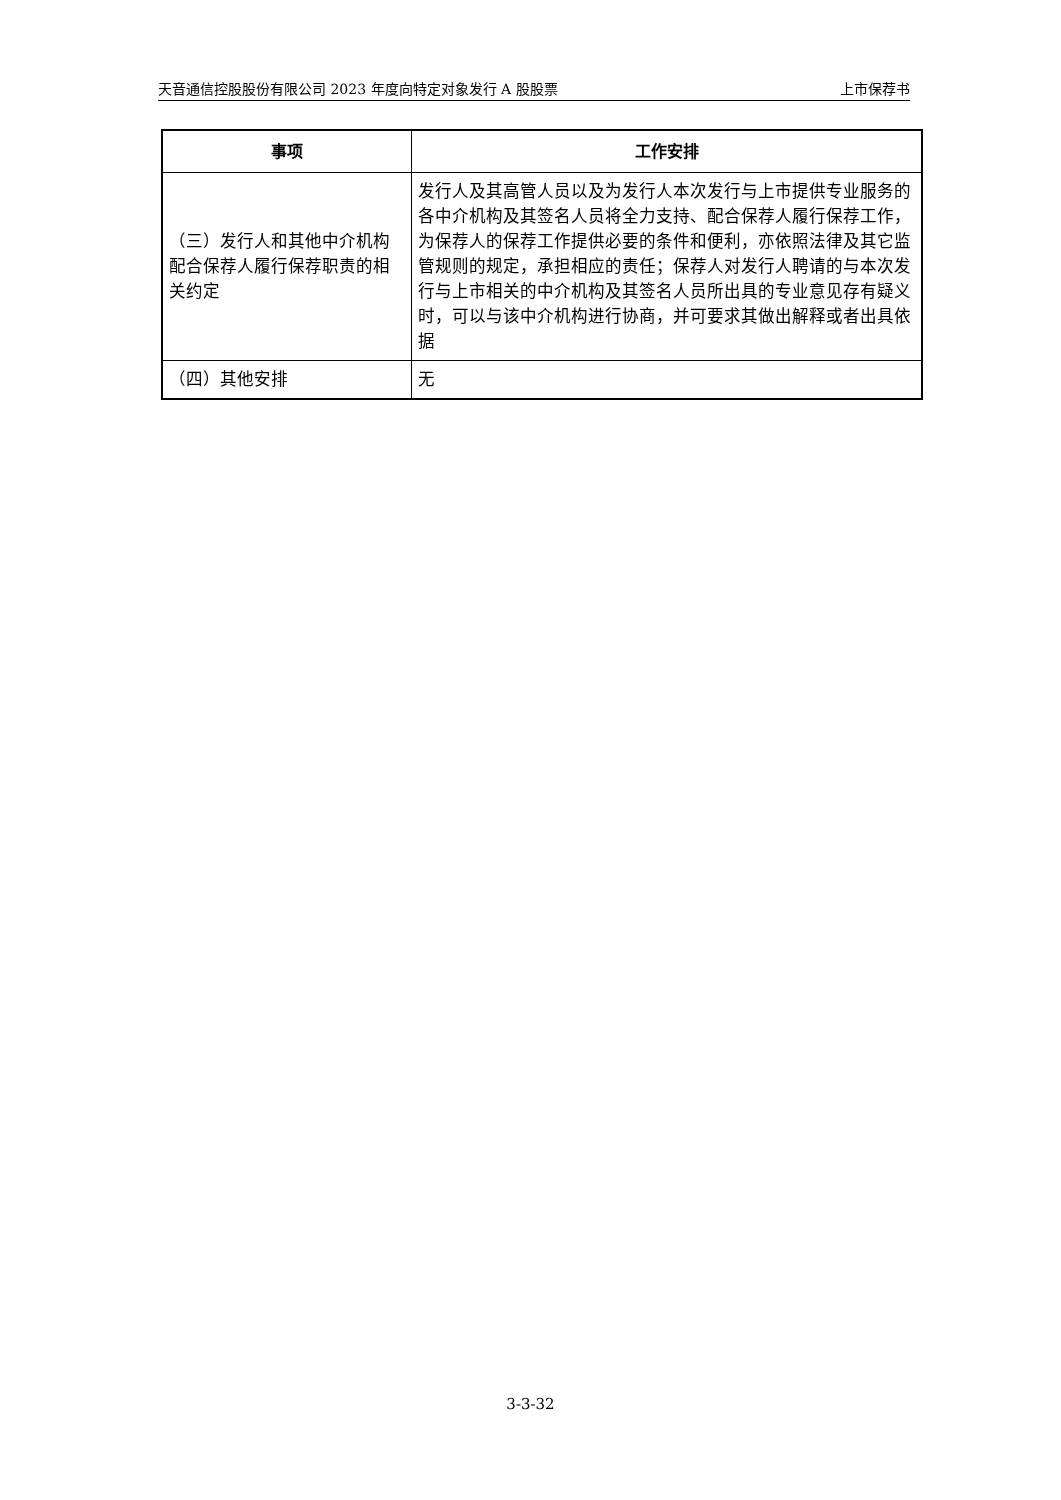天音通信控股股份有限公司 2023 年度向特定对象发行 A 股股票 上市保荐书
| 事项 | 工作安排 |
| --- | --- |
| （三）发行人和其他中介机构配合保荐人履行保荐职责的相关约定 | 发行人及其高管人员以及为发行人本次发行与上市提供专业服务的各中介机构及其签名人员将全力支持、配合保荐人履行保荐工作，为保荐人的保荐工作提供必要的条件和便利，亦依照法律及其它监管规则的规定，承担相应的责任；保荐人对发行人聘请的与本次发行与上市相关的中介机构及其签名人员所出具的专业意见存有疑义时，可以与该中介机构进行协商，并可要求其做出解释或者出具依据 |
| （四）其他安排 | 无 |
3-3-32